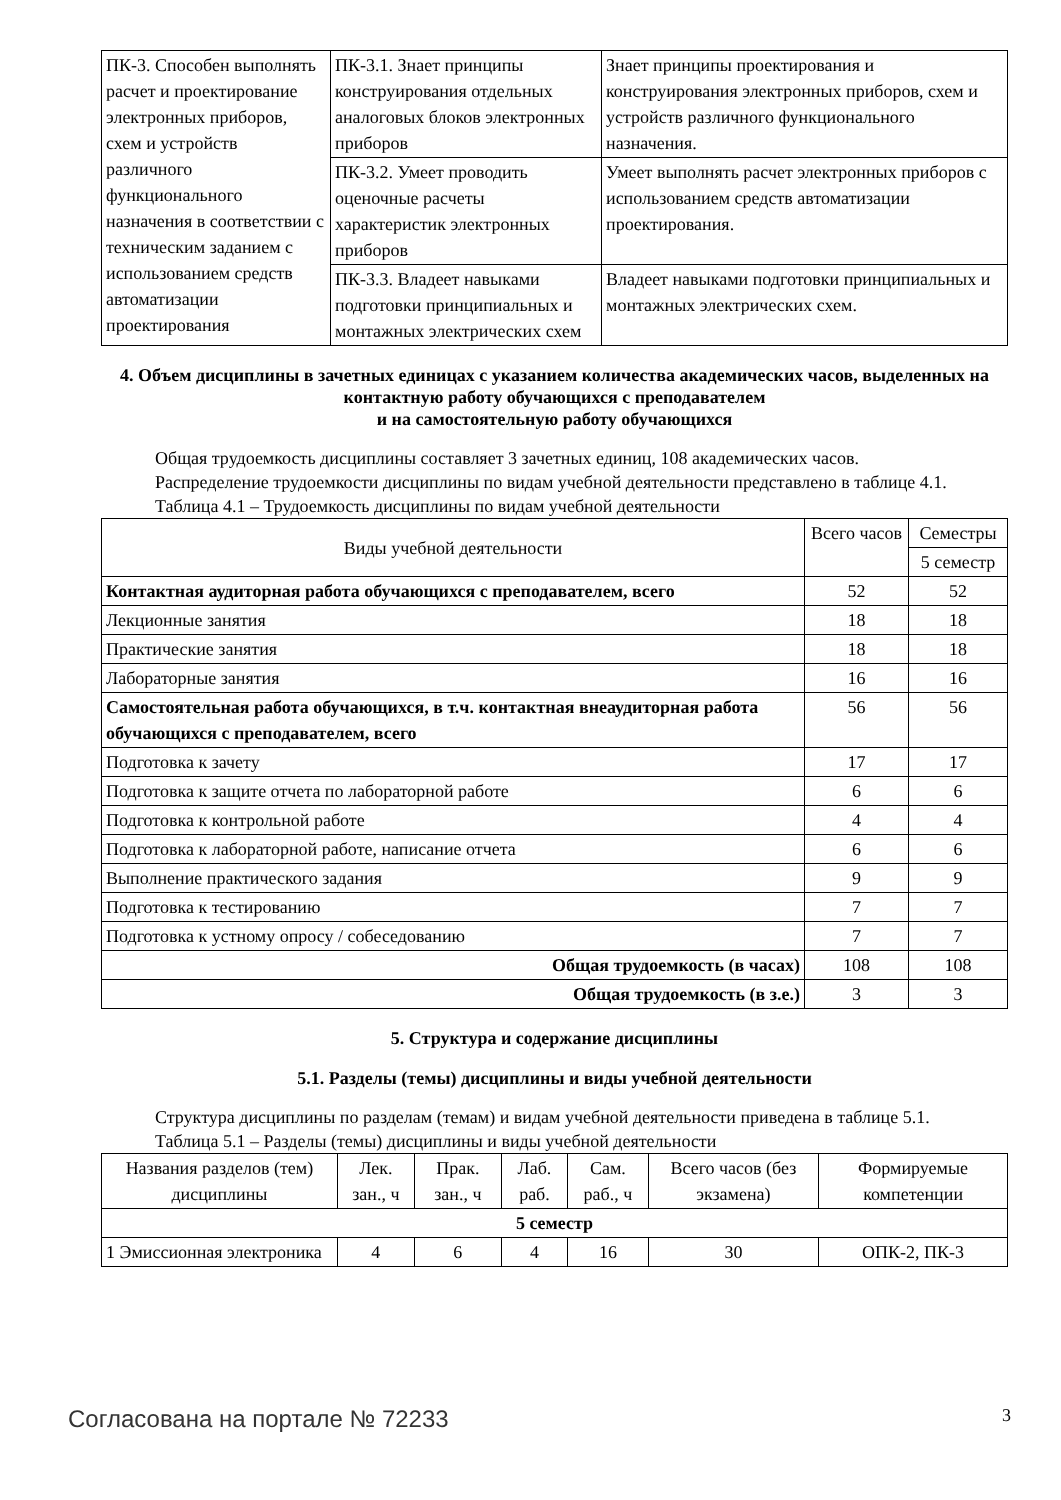| ПК-3. Способен выполнять расчет и проектирование электронных приборов, схем и устройств различного функционального назначения в соответствии с техническим заданием с использованием средств автоматизации проектирования | ПК-3.1. Знает принципы конструирования отдельных аналоговых блоков электронных приборов | Знает принципы проектирования и конструирования электронных приборов, схем и устройств различного функционального назначения. |
| | ПК-3.2. Умеет проводить оценочные расчеты характеристик электронных приборов | Умеет выполнять расчет электронных приборов с использованием средств автоматизации проектирования. |
| | ПК-3.3. Владеет навыками подготовки принципиальных и монтажных электрических схем | Владеет навыками подготовки принципиальных и монтажных электрических схем. |
4. Объем дисциплины в зачетных единицах с указанием количества академических часов, выделенных на контактную работу обучающихся с преподавателем
и на самостоятельную работу обучающихся
Общая трудоемкость дисциплины составляет 3 зачетных единиц, 108 академических часов.
Распределение трудоемкости дисциплины по видам учебной деятельности представлено в таблице 4.1.
Таблица 4.1 – Трудоемкость дисциплины по видам учебной деятельности
| Виды учебной деятельности | Всего часов | Семестры |
| | | 5 семестр |
| Контактная аудиторная работа обучающихся с преподавателем, всего | 52 | 52 |
| Лекционные занятия | 18 | 18 |
| Практические занятия | 18 | 18 |
| Лабораторные занятия | 16 | 16 |
| Самостоятельная работа обучающихся, в т.ч. контактная внеаудиторная работа обучающихся с преподавателем, всего | 56 | 56 |
| Подготовка к зачету | 17 | 17 |
| Подготовка к защите отчета по лабораторной работе | 6 | 6 |
| Подготовка к контрольной работе | 4 | 4 |
| Подготовка к лабораторной работе, написание отчета | 6 | 6 |
| Выполнение практического задания | 9 | 9 |
| Подготовка к тестированию | 7 | 7 |
| Подготовка к устному опросу / собеседованию | 7 | 7 |
| Общая трудоемкость (в часах) | 108 | 108 |
| Общая трудоемкость (в з.е.) | 3 | 3 |
5. Структура и содержание дисциплины
5.1. Разделы (темы) дисциплины и виды учебной деятельности
Структура дисциплины по разделам (темам) и видам учебной деятельности приведена в таблице 5.1.
Таблица 5.1 – Разделы (темы) дисциплины и виды учебной деятельности
| Названия разделов (тем) дисциплины | Лек. зан., ч | Прак. зан., ч | Лаб. раб. | Сам. раб., ч | Всего часов (без экзамена) | Формируемые компетенции |
| 5 семестр | | | | | | |
| 1 Эмиссионная электроника | 4 | 6 | 4 | 16 | 30 | ОПК-2, ПК-3 |
Согласована на портале № 72233 3